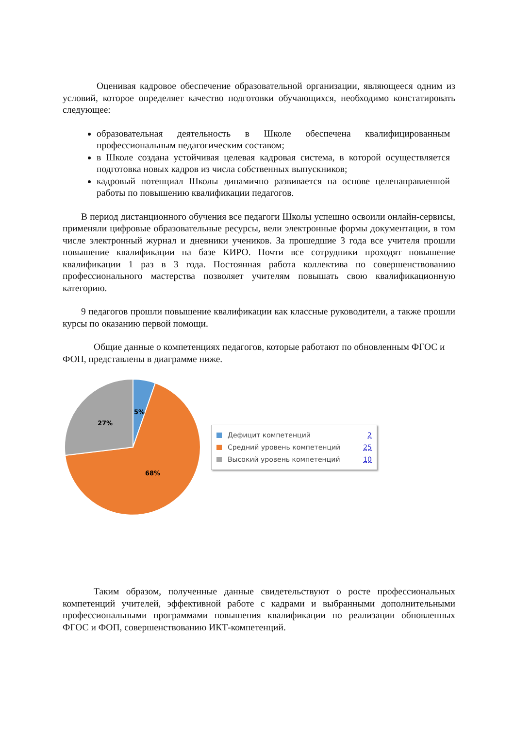Оценивая кадровое обеспечение образовательной организации, являющееся одним из условий, которое определяет качество подготовки обучающихся, необходимо констатировать следующее:
образовательная деятельность в Школе обеспечена квалифицированным профессиональным педагогическим составом;
в Школе создана устойчивая целевая кадровая система, в которой осуществляется подготовка новых кадров из числа собственных выпускников;
кадровый потенциал Школы динамично развивается на основе целенаправленной работы по повышению квалификации педагогов.
В период дистанционного обучения все педагоги Школы успешно освоили онлайн-сервисы, применяли цифровые образовательные ресурсы, вели электронные формы документации, в том числе электронный журнал и дневники учеников. За прошедшие 3 года все учителя прошли повышение квалификации на базе КИРО. Почти все сотрудники проходят повышение квалификации 1 раз в 3 года. Постоянная работа коллектива по совершенствованию профессионального мастерства позволяет учителям повышать свою квалификационную категорию.
9 педагогов прошли повышение квалификации как классные руководители, а также прошли курсы по оказанию первой помощи.
Общие данные о компетенциях педагогов, которые работают по обновленным ФГОС и ФОП, представлены в диаграмме ниже.
5%
27%
68%
Дефицит компетенций 2
Средний уровень компетенций 25
Высокий уровень компетенций 10
Таким образом, полученные данные свидетельствуют о росте профессиональных компетенций учителей, эффективной работе с кадрами и выбранными дополнительными профессиональными программами повышения квалификации по реализации обновленных ФГОС и ФОП, совершенствованию ИКТ-компетенций.